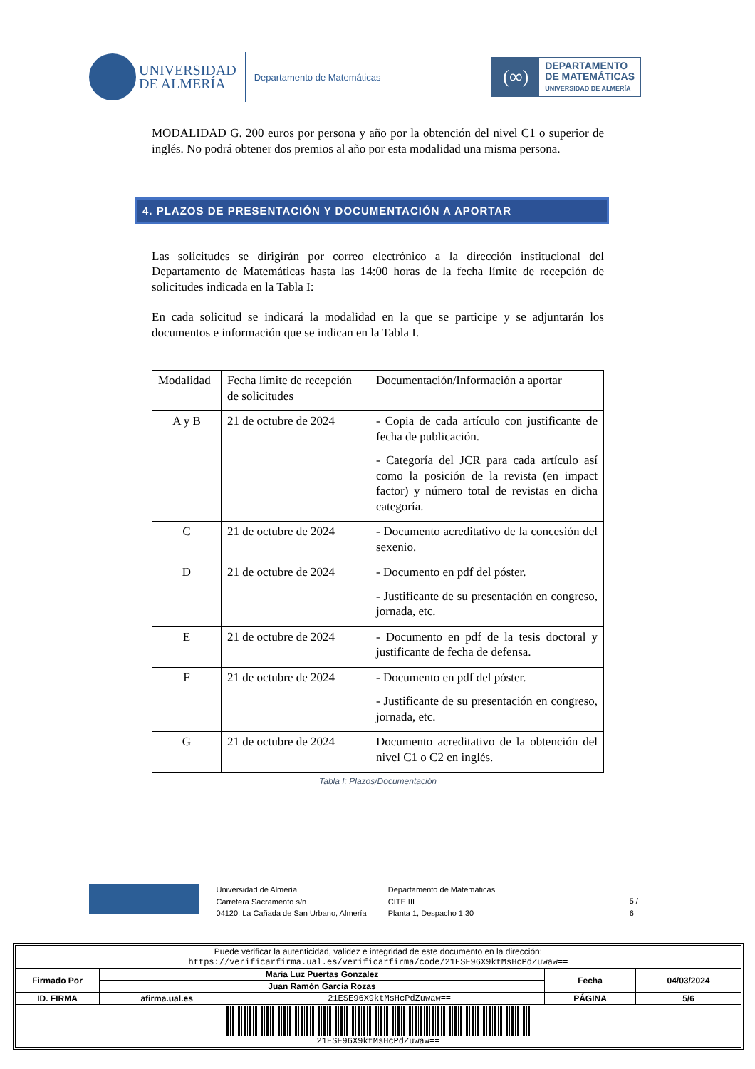UNIVERSIDAD
DE ALMERÍA
Departamento de Matemáticas
(∞)
DEPARTAMENTO
DE MATEMÁTICAS
UNIVERSIDAD DE ALMERÍA
MODALIDAD G. 200 euros por persona y año por la obtención del nivel C1 o superior de inglés. No podrá obtener dos premios al año por esta modalidad una misma persona.
4. PLAZOS DE PRESENTACIÓN Y DOCUMENTACIÓN A APORTAR
Las solicitudes se dirigirán por correo electrónico a la dirección institucional del Departamento de Matemáticas hasta las 14:00 horas de la fecha límite de recepción de solicitudes indicada en la Tabla I:
En cada solicitud se indicará la modalidad en la que se participe y se adjuntarán los documentos e información que se indican en la Tabla I.
| Modalidad | Fecha límite de recepción de solicitudes | Documentación/Información a aportar |
| --- | --- | --- |
| A y B | 21 de octubre de 2024 | - Copia de cada artículo con justificante de fecha de publicación. - Categoría del JCR para cada artículo así como la posición de la revista (en impact factor) y número total de revistas en dicha categoría. |
| C | 21 de octubre de 2024 | - Documento acreditativo de la concesión del sexenio. |
| D | 21 de octubre de 2024 | - Documento en pdf del póster. - Justificante de su presentación en congreso, jornada, etc. |
| E | 21 de octubre de 2024 | - Documento en pdf de la tesis doctoral y justificante de fecha de defensa. |
| F | 21 de octubre de 2024 | - Documento en pdf del póster. - Justificante de su presentación en congreso, jornada, etc. |
| G | 21 de octubre de 2024 | Documento acreditativo de la obtención del nivel C1 o C2 en inglés. |
Tabla I: Plazos/Documentación
Universidad de Almería
Carretera Sacramento s/n
04120, La Cañada de San Urbano, Almería
Departamento de Matemáticas
CITE III
Planta 1, Despacho 1.30
5 / 6
| Puede verificar la autenticidad, validez e integridad de este documento en la dirección: https://verificarfirma.ual.es/verificarfirma/code/21ESE96X9ktMsHcPdZuwaw== | | | | |
| Firmado Por | Maria Luz Puertas Gonzalez | | Fecha | 04/03/2024 |
| | Juan Ramón García Rozas | | | |
| ID. FIRMA | afirma.ual.es | 21ESE96X9ktMsHcPdZuwaw== | PÁGINA | 5/6 |
| 21ESE96X9ktMsHcPdZuwaw== | | | | |